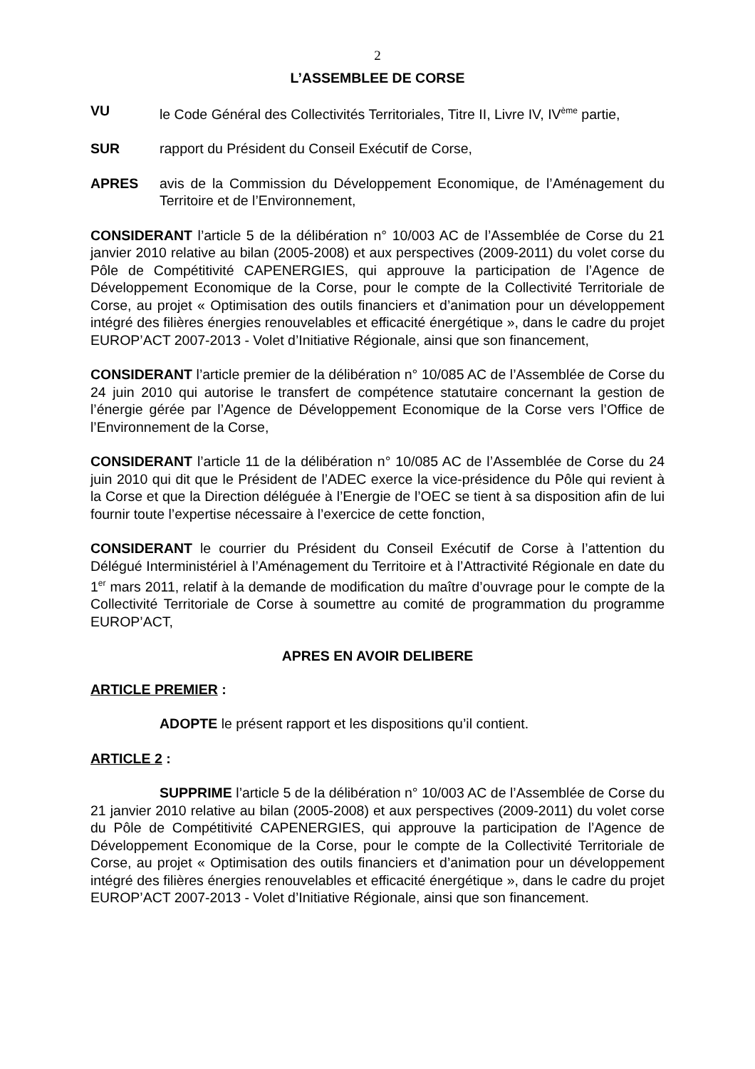2
L’ASSEMBLEE DE CORSE
VU le Code Général des Collectivités Territoriales, Titre II, Livre IV, IV<sup>ème</sup> partie,
SUR rapport du Président du Conseil Exécutif de Corse,
APRES avis de la Commission du Développement Economique, de l’Aménagement du Territoire et de l’Environnement,
CONSIDERANT l’article 5 de la délibération n° 10/003 AC de l’Assemblée de Corse du 21 janvier 2010 relative au bilan (2005-2008) et aux perspectives (2009-2011) du volet corse du Pôle de Compétitivité CAPENERGIES, qui approuve la participation de l’Agence de Développement Economique de la Corse, pour le compte de la Collectivité Territoriale de Corse, au projet « Optimisation des outils financiers et d’animation pour un développement intégré des filières énergies renouvelables et efficacité énergétique », dans le cadre du projet EUROP’ACT 2007-2013 - Volet d’Initiative Régionale, ainsi que son financement,
CONSIDERANT l’article premier de la délibération n° 10/085 AC de l’Assemblée de Corse du 24 juin 2010 qui autorise le transfert de compétence statutaire concernant la gestion de l’énergie gérée par l’Agence de Développement Economique de la Corse vers l’Office de l’Environnement de la Corse,
CONSIDERANT l’article 11 de la délibération n° 10/085 AC de l’Assemblée de Corse du 24 juin 2010 qui dit que le Président de l’ADEC exerce la vice-présidence du Pôle qui revient à la Corse et que la Direction déléguée à l’Energie de l’OEC se tient à sa disposition afin de lui fournir toute l’expertise nécessaire à l’exercice de cette fonction,
CONSIDERANT le courrier du Président du Conseil Exécutif de Corse à l’attention du Délégué Interministériel à l’Aménagement du Territoire et à l’Attractivité Régionale en date du 1<sup>er</sup> mars 2011, relatif à la demande de modification du maître d’ouvrage pour le compte de la Collectivité Territoriale de Corse à soumettre au comité de programmation du programme EUROP’ACT,
APRES EN AVOIR DELIBERE
ARTICLE PREMIER :
ADOPTE le présent rapport et les dispositions qu’il contient.
ARTICLE 2 :
SUPPRIME l’article 5 de la délibération n° 10/003 AC de l’Assemblée de Corse du 21 janvier 2010 relative au bilan (2005-2008) et aux perspectives (2009-2011) du volet corse du Pôle de Compétitivité CAPENERGIES, qui approuve la participation de l’Agence de Développement Economique de la Corse, pour le compte de la Collectivité Territoriale de Corse, au projet « Optimisation des outils financiers et d’animation pour un développement intégré des filières énergies renouvelables et efficacité énergétique », dans le cadre du projet EUROP’ACT 2007-2013 - Volet d’Initiative Régionale, ainsi que son financement.